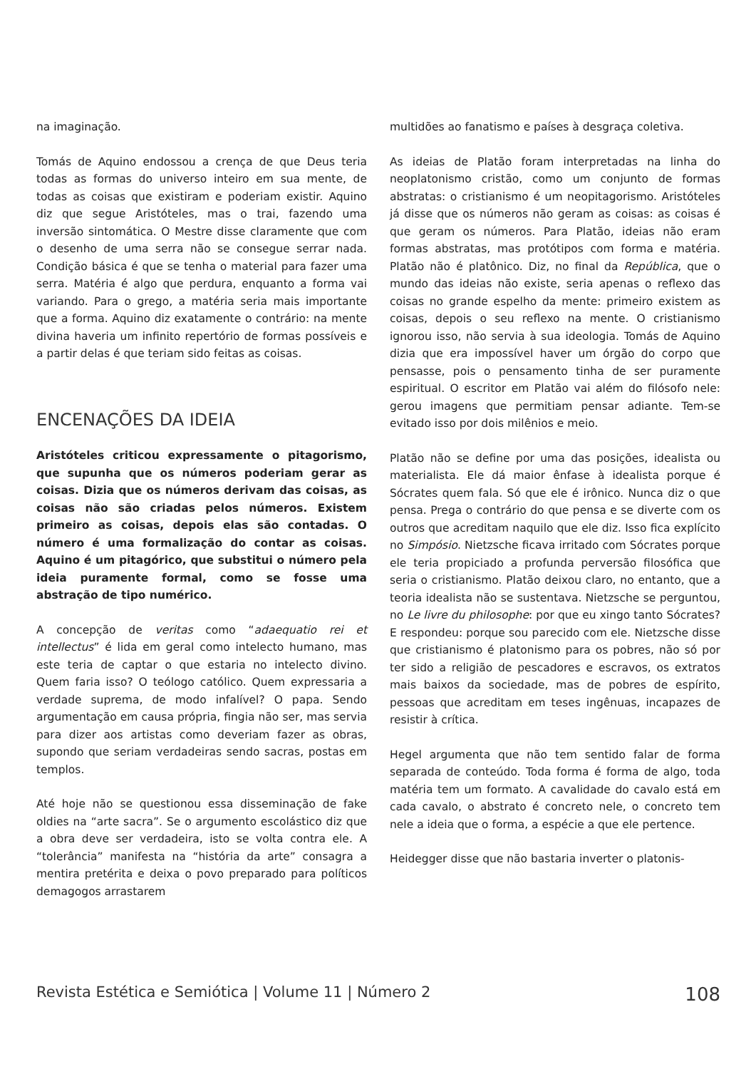na imaginação.
Tomás de Aquino endossou a crença de que Deus teria todas as formas do universo inteiro em sua mente, de todas as coisas que existiram e poderiam existir. Aquino diz que segue Aristóteles, mas o trai, fazendo uma inversão sintomática. O Mestre disse claramente que com o desenho de uma serra não se consegue serrar nada. Condição básica é que se tenha o material para fazer uma serra. Matéria é algo que perdura, enquanto a forma vai variando. Para o grego, a matéria seria mais importante que a forma. Aquino diz exatamente o contrário: na mente divina haveria um infinito repertório de formas possíveis e a partir delas é que teriam sido feitas as coisas.
ENCENAÇÕES DA IDEIA
Aristóteles criticou expressamente o pitagorismo, que supunha que os números poderiam gerar as coisas. Dizia que os números derivam das coisas, as coisas não são criadas pelos números. Existem primeiro as coisas, depois elas são contadas. O número é uma formalização do contar as coisas. Aquino é um pitagórico, que substitui o número pela ideia puramente formal, como se fosse uma abstração de tipo numérico.
A concepção de veritas como “adaequatio rei et intellectus” é lida em geral como intelecto humano, mas este teria de captar o que estaria no intelecto divino. Quem faria isso? O teólogo católico. Quem expressaria a verdade suprema, de modo infalível? O papa. Sendo argumentação em causa própria, fingia não ser, mas servia para dizer aos artistas como deveriam fazer as obras, supondo que seriam verdadeiras sendo sacras, postas em templos.
Até hoje não se questionou essa disseminação de fake oldies na “arte sacra”. Se o argumento escolástico diz que a obra deve ser verdadeira, isto se volta contra ele. A “tolerância” manifesta na “história da arte” consagra a mentira pretérita e deixa o povo preparado para políticos demagogos arrastarem
multidões ao fanatismo e países à desgraça coletiva.
As ideias de Platão foram interpretadas na linha do neoplatonismo cristão, como um conjunto de formas abstratas: o cristianismo é um neopitagorismo. Aristóteles já disse que os números não geram as coisas: as coisas é que geram os números. Para Platão, ideias não eram formas abstratas, mas protótipos com forma e matéria. Platão não é platônico. Diz, no final da República, que o mundo das ideias não existe, seria apenas o reflexo das coisas no grande espelho da mente: primeiro existem as coisas, depois o seu reflexo na mente. O cristianismo ignorou isso, não servia à sua ideologia. Tomás de Aquino dizia que era impossível haver um órgão do corpo que pensasse, pois o pensamento tinha de ser puramente espiritual. O escritor em Platão vai além do filósofo nele: gerou imagens que permitiam pensar adiante. Tem-se evitado isso por dois milênios e meio.
Platão não se define por uma das posições, idealista ou materialista. Ele dá maior ênfase à idealista porque é Sócrates quem fala. Só que ele é irônico. Nunca diz o que pensa. Prega o contrário do que pensa e se diverte com os outros que acreditam naquilo que ele diz. Isso fica explícito no Simpósio. Nietzsche ficava irritado com Sócrates porque ele teria propiciado a profunda perversão filosófica que seria o cristianismo. Platão deixou claro, no entanto, que a teoria idealista não se sustentava. Nietzsche se perguntou, no Le livre du philosophe: por que eu xingo tanto Sócrates? E respondeu: porque sou parecido com ele. Nietzsche disse que cristianismo é platonismo para os pobres, não só por ter sido a religião de pescadores e escravos, os extratos mais baixos da sociedade, mas de pobres de espírito, pessoas que acreditam em teses ingênuas, incapazes de resistir à crítica.
Hegel argumenta que não tem sentido falar de forma separada de conteúdo. Toda forma é forma de algo, toda matéria tem um formato. A cavalidade do cavalo está em cada cavalo, o abstrato é concreto nele, o concreto tem nele a ideia que o forma, a espécie a que ele pertence.
Heidegger disse que não bastaria inverter o platonis-
Revista Estética e Semiótica | Volume 11 | Número 2 108